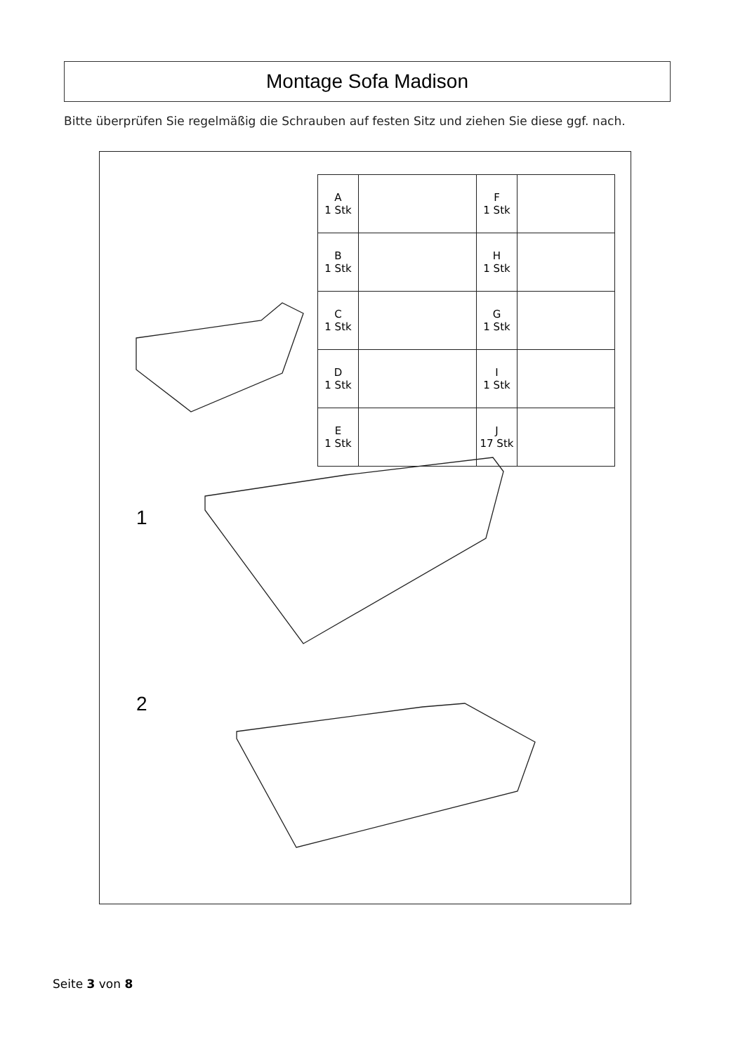Montage Sofa Madison
Bitte überprüfen Sie regelmäßig die Schrauben auf festen Sitz und ziehen Sie diese ggf. nach.
| A 1 Stk | | F 1 Stk | |
| B 1 Stk | | H 1 Stk | |
| C 1 Stk | | G 1 Stk | |
| D 1 Stk | | I 1 Stk | |
| E 1 Stk | | J 17 Stk | |
1
2
Seite 3 von 8